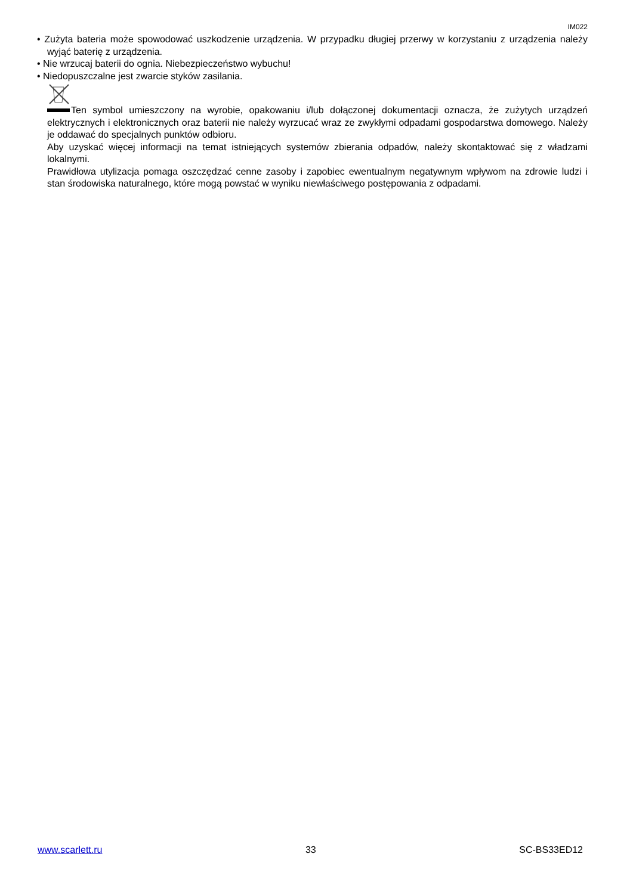IM022
• Zużyta bateria może spowodować uszkodzenie urządzenia. W przypadku długiej przerwy w korzystaniu z urządzenia należy wyjąć baterię z urządzenia.
• Nie wrzucaj baterii do ognia. Niebezpieczeństwo wybuchu!
• Niedopuszczalne jest zwarcie styków zasilania.
Ten symbol umieszczony na wyrobie, opakowaniu i/lub dołączonej dokumentacji oznacza, że zużytych urządzeń elektrycznych i elektronicznych oraz baterii nie należy wyrzucać wraz ze zwykłymi odpadami gospodarstwa domowego. Należy je oddawać do specjalnych punktów odbioru.
Aby uzyskać więcej informacji na temat istniejących systemów zbierania odpadów, należy skontaktować się z władzami lokalnymi.
Prawidłowa utylizacja pomaga oszczędzać cenne zasoby i zapobiec ewentualnym negatywnym wpływom na zdrowie ludzi i stan środowiska naturalnego, które mogą powstać w wyniku niewłaściwego postępowania z odpadami.
www.scarlett.ru 33 SC-BS33ED12